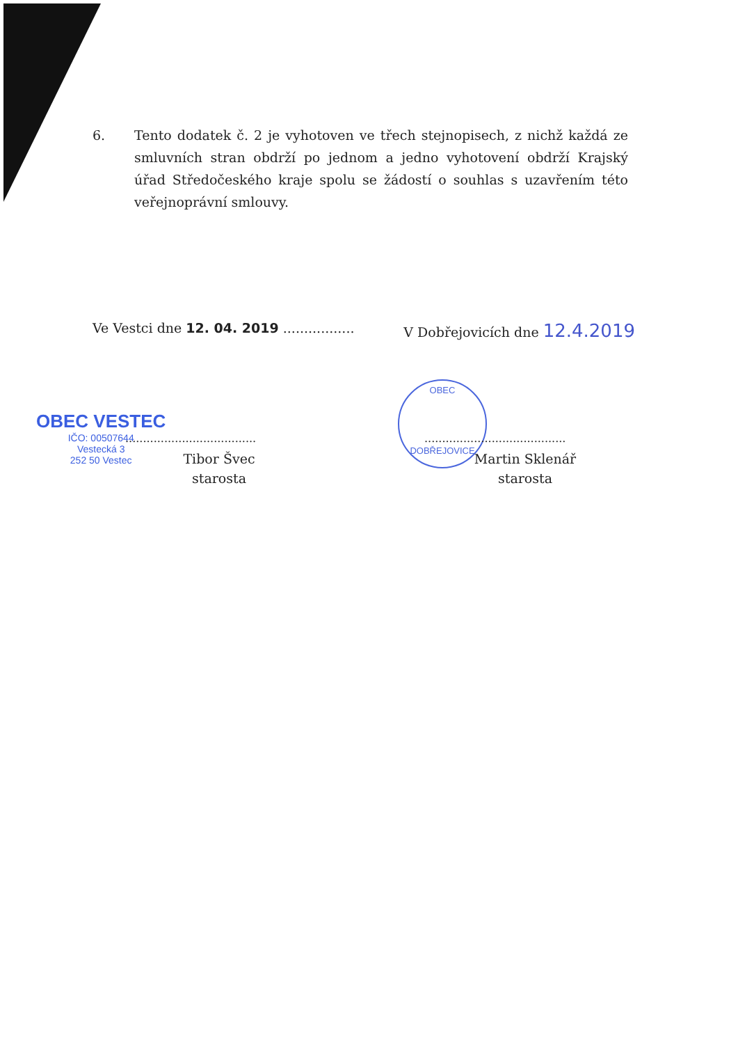6. Tento dodatek č. 2 je vyhotoven ve třech stejnopisech, z nichž každá ze smluvních stran obdrží po jednom a jedno vyhotovení obdrží Krajský úřad Středočeského kraje spolu se žádostí o souhlas s uzavřením této veřejnoprávní smlouvy.
Ve Vestci dne 12. 04. 2019 .................
V Dobřejovicích dne 12.4.2019
OBEC VESTEC
IČO: 00507644
Vestecká 3
252 50 Vestec
.....................................
Tibor Švec
starosta
OBEC
DOBŘEJOVICE
........................................
Martin Sklenář
starosta